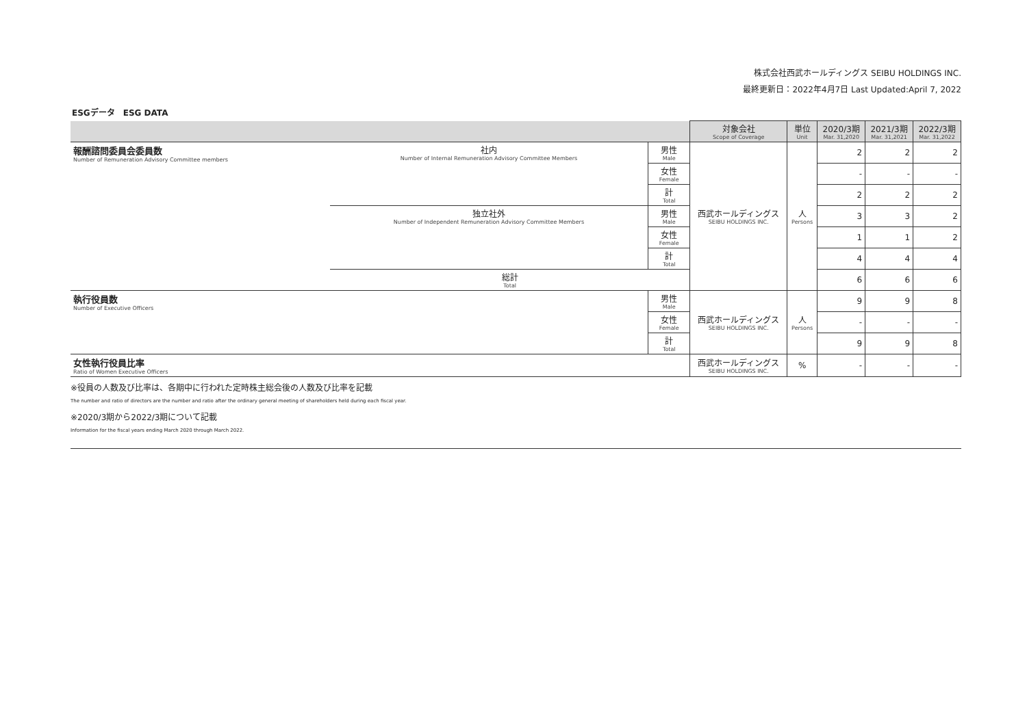株式会社西武ホールディングス SEIBU HOLDINGS INC.
最終更新日：2022年4月7日 Last Updated:April 7, 2022
ESGデータ　ESG DATA
| | | | 対象会社 Scope of Coverage | 単位 Unit | 2020/3期 Mar. 31,2020 | 2021/3期 Mar. 31,2021 | 2022/3期 Mar. 31,2022 |
| --- | --- | --- | --- | --- | --- | --- | --- |
| 報酬諮問委員会委員数 Number of Remuneration Advisory Committee members | 社内 Number of Internal Remuneration Advisory Committee Members | 男性 Male | 西武ホールディングス SEIBU HOLDINGS INC. | 人 Persons | 2 | 2 | 2 |
| | | 女性 Female | | | - | - | - |
| | | 計 Total | | | 2 | 2 | 2 |
| | 独立社外 Number of Independent Remuneration Advisory Committee Members | 男性 Male | | | 3 | 3 | 2 |
| | | 女性 Female | | | 1 | 1 | 2 |
| | | 計 Total | | | 4 | 4 | 4 |
| | 総計 Total | | | | 6 | 6 | 6 |
| 執行役員数 Number of Executive Officers | | 男性 Male | 西武ホールディングス SEIBU HOLDINGS INC. | 人 Persons | 9 | 9 | 8 |
| | | 女性 Female | | | - | - | - |
| | | 計 Total | | | 9 | 9 | 8 |
| 女性執行役員比率 Ratio of Women Executive Officers | | | 西武ホールディングス SEIBU HOLDINGS INC. | % | - | - | - |
※役員の人数及び比率は、各期中に行われた定時株主総会後の人数及び比率を記載
The number and ratio of directors are the number and ratio after the ordinary general meeting of shareholders held during each fiscal year.
※2020/3期から2022/3期について記載
Information for the fiscal years ending March 2020 through March 2022.